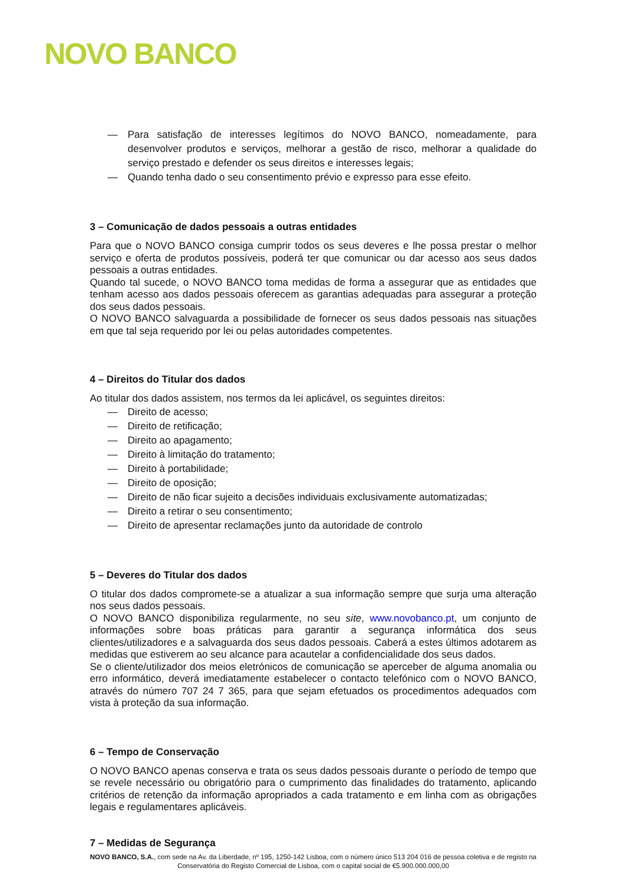NOVO BANCO
— Para satisfação de interesses legítimos do NOVO BANCO, nomeadamente, para desenvolver produtos e serviços, melhorar a gestão de risco, melhorar a qualidade do serviço prestado e defender os seus direitos e interesses legais;
— Quando tenha dado o seu consentimento prévio e expresso para esse efeito.
3 – Comunicação de dados pessoais a outras entidades
Para que o NOVO BANCO consiga cumprir todos os seus deveres e lhe possa prestar o melhor serviço e oferta de produtos possíveis, poderá ter que comunicar ou dar acesso aos seus dados pessoais a outras entidades.
Quando tal sucede, o NOVO BANCO toma medidas de forma a assegurar que as entidades que tenham acesso aos dados pessoais oferecem as garantias adequadas para assegurar a proteção dos seus dados pessoais.
O NOVO BANCO salvaguarda a possibilidade de fornecer os seus dados pessoais nas situações em que tal seja requerido por lei ou pelas autoridades competentes.
4 – Direitos do Titular dos dados
Ao titular dos dados assistem, nos termos da lei aplicável, os seguintes direitos:
— Direito de acesso;
— Direito de retificação;
— Direito ao apagamento;
— Direito à limitação do tratamento;
— Direito à portabilidade;
— Direito de oposição;
— Direito de não ficar sujeito a decisões individuais exclusivamente automatizadas;
— Direito a retirar o seu consentimento;
— Direito de apresentar reclamações junto da autoridade de controlo
5 – Deveres do Titular dos dados
O titular dos dados compromete-se a atualizar a sua informação sempre que surja uma alteração nos seus dados pessoais.
O NOVO BANCO disponibiliza regularmente, no seu site, www.novobanco.pt, um conjunto de informações sobre boas práticas para garantir a segurança informática dos seus clientes/utilizadores e a salvaguarda dos seus dados pessoais. Caberá a estes últimos adotarem as medidas que estiverem ao seu alcance para acautelar a confidencialidade dos seus dados.
Se o cliente/utilizador dos meios eletrónicos de comunicação se aperceber de alguma anomalia ou erro informático, deverá imediatamente estabelecer o contacto telefónico com o NOVO BANCO, através do número 707 24 7 365, para que sejam efetuados os procedimentos adequados com vista à proteção da sua informação.
6 – Tempo de Conservação
O NOVO BANCO apenas conserva e trata os seus dados pessoais durante o período de tempo que se revele necessário ou obrigatório para o cumprimento das finalidades do tratamento, aplicando critérios de retenção da informação apropriados a cada tratamento e em linha com as obrigações legais e regulamentares aplicáveis.
7 – Medidas de Segurança
NOVO BANCO, S.A., com sede na Av. da Liberdade, nº 195, 1250-142 Lisboa, com o número único 513 204 016 de pessoa coletiva e de registo na Conservatória do Registo Comercial de Lisboa, com o capital social de €5.900.000.000,00